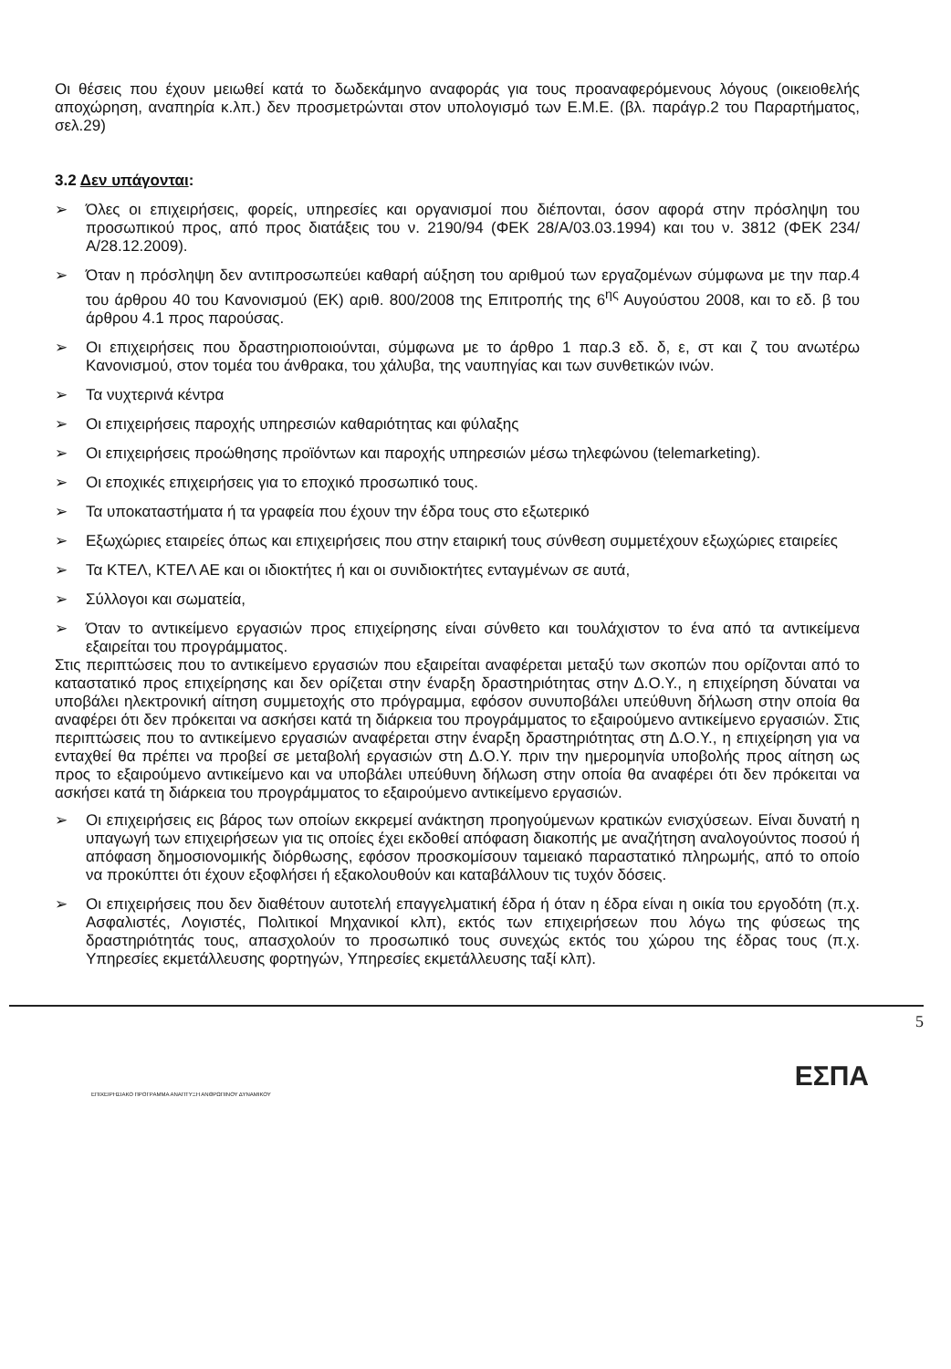Οι θέσεις που έχουν μειωθεί κατά το δωδεκάμηνο αναφοράς για τους προαναφερόμενους λόγους (οικειοθελής αποχώρηση, αναπηρία κ.λπ.) δεν προσμετρώνται στον υπολογισμό των Ε.Μ.Ε. (βλ. παράγρ.2 του Παραρτήματος, σελ.29)
3.2 Δεν υπάγονται:
➢ Όλες οι επιχειρήσεις, φορείς, υπηρεσίες και οργανισμοί που διέπονται, όσον αφορά στην πρόσληψη του προσωπικού προς, από προς διατάξεις του ν. 2190/94 (ΦΕΚ 28/Α/03.03.1994) και του ν. 3812 (ΦΕΚ 234/Α/28.12.2009).
➢ Όταν η πρόσληψη δεν αντιπροσωπεύει καθαρή αύξηση του αριθμού των εργαζομένων σύμφωνα με την παρ.4 του άρθρου 40 του Κανονισμού (ΕΚ) αριθ. 800/2008 της Επιτροπής της 6<sup>ης</sup> Αυγούστου 2008, και το εδ. β του άρθρου 4.1 προς παρούσας.
➢ Οι επιχειρήσεις που δραστηριοποιούνται, σύμφωνα με το άρθρο 1 παρ.3 εδ. δ, ε, στ και ζ του ανωτέρω Κανονισμού, στον τομέα του άνθρακα, του χάλυβα, της ναυπηγίας και των συνθετικών ινών.
➢ Τα νυχτερινά κέντρα
➢ Οι επιχειρήσεις παροχής υπηρεσιών καθαριότητας και φύλαξης
➢ Οι επιχειρήσεις προώθησης προϊόντων και παροχής υπηρεσιών μέσω τηλεφώνου (telemarketing).
➢ Οι εποχικές επιχειρήσεις για το εποχικό προσωπικό τους.
➢ Τα υποκαταστήματα ή τα γραφεία που έχουν την έδρα τους στο εξωτερικό
➢ Εξωχώριες εταιρείες όπως και επιχειρήσεις που στην εταιρική τους σύνθεση συμμετέχουν εξωχώριες εταιρείες
➢ Τα ΚΤΕΛ, ΚΤΕΛ ΑΕ και οι ιδιοκτήτες ή και οι συνιδιοκτήτες ενταγμένων σε αυτά,
➢ Σύλλογοι και σωματεία,
➢ Όταν το αντικείμενο εργασιών προς επιχείρησης είναι σύνθετο και τουλάχιστον το ένα από τα αντικείμενα εξαιρείται του προγράμματος.
Στις περιπτώσεις που το αντικείμενο εργασιών που εξαιρείται αναφέρεται μεταξύ των σκοπών που ορίζονται από το καταστατικό προς επιχείρησης και δεν ορίζεται στην έναρξη δραστηριότητας στην Δ.Ο.Υ., η επιχείρηση δύναται να υποβάλει ηλεκτρονική αίτηση συμμετοχής στο πρόγραμμα, εφόσον συνυποβάλει υπεύθυνη δήλωση στην οποία θα αναφέρει ότι δεν πρόκειται να ασκήσει κατά τη διάρκεια του προγράμματος το εξαιρούμενο αντικείμενο εργασιών. Στις περιπτώσεις που το αντικείμενο εργασιών αναφέρεται στην έναρξη δραστηριότητας στη Δ.Ο.Υ., η επιχείρηση για να ενταχθεί θα πρέπει να προβεί σε μεταβολή εργασιών στη Δ.Ο.Υ. πριν την ημερομηνία υποβολής προς αίτηση ως προς το εξαιρούμενο αντικείμενο και να υποβάλει υπεύθυνη δήλωση στην οποία θα αναφέρει ότι δεν πρόκειται να ασκήσει κατά τη διάρκεια του προγράμματος το εξαιρούμενο αντικείμενο εργασιών.
➢ Οι επιχειρήσεις εις βάρος των οποίων εκκρεμεί ανάκτηση προηγούμενων κρατικών ενισχύσεων. Είναι δυνατή η υπαγωγή των επιχειρήσεων για τις οποίες έχει εκδοθεί απόφαση διακοπής με αναζήτηση αναλογούντος ποσού ή απόφαση δημοσιονομικής διόρθωσης, εφόσον προσκομίσουν ταμειακό παραστατικό πληρωμής, από το οποίο να προκύπτει ότι έχουν εξοφλήσει ή εξακολουθούν και καταβάλλουν τις τυχόν δόσεις.
➢ Οι επιχειρήσεις που δεν διαθέτουν αυτοτελή επαγγελματική έδρα ή όταν η έδρα είναι η οικία του εργοδότη (π.χ. Ασφαλιστές, Λογιστές, Πολιτικοί Μηχανικοί κλπ), εκτός των επιχειρήσεων που λόγω της φύσεως της δραστηριότητάς τους, απασχολούν το προσωπικό τους συνεχώς εκτός του χώρου της έδρας τους (π.χ. Υπηρεσίες εκμετάλλευσης φορτηγών, Υπηρεσίες εκμετάλλευσης ταξί κλπ).
5
ΕΣΠΑ
ΕΠΙΧΕΙΡΗΣΙΑΚΟ ΠΡΟΓΡΑΜΜΑ ΑΝΑΠΤΥΞΗ ΑΝΘΡΩΠΙΝΟΥ ΔΥΝΑΜΙΚΟΥ